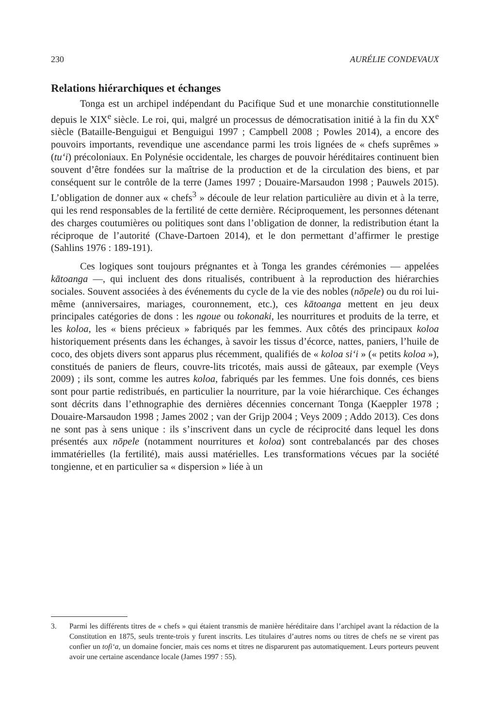230 AURÉLIE CONDEVAUX
Relations hiérarchiques et échanges
Tonga est un archipel indépendant du Pacifique Sud et une monarchie constitutionnelle depuis le XIX<sup>e</sup> siècle. Le roi, qui, malgré un processus de démocratisation initié à la fin du XX<sup>e</sup> siècle (Bataille-Benguigui et Benguigui 1997 ; Campbell 2008 ; Powles 2014), a encore des pouvoirs importants, revendique une ascendance parmi les trois lignées de « chefs suprêmes » (tu‘i) précoloniaux. En Polynésie occidentale, les charges de pouvoir héréditaires continuent bien souvent d’être fondées sur la maîtrise de la production et de la circulation des biens, et par conséquent sur le contrôle de la terre (James 1997 ; Douaire-Marsaudon 1998 ; Pauwels 2015). L’obligation de donner aux « chefs<sup>3</sup> » découle de leur relation particulière au divin et à la terre, qui les rend responsables de la fertilité de cette dernière. Réciproquement, les personnes détenant des charges coutumières ou politiques sont dans l’obligation de donner, la redistribution étant la réciproque de l’autorité (Chave-Dartoen 2014), et le don permettant d’affirmer le prestige (Sahlins 1976 : 189-191).
Ces logiques sont toujours prégnantes et à Tonga les grandes cérémonies — appelées kātoanga —, qui incluent des dons ritualisés, contribuent à la reproduction des hiérarchies sociales. Souvent associées à des événements du cycle de la vie des nobles (nōpele) ou du roi lui-même (anniversaires, mariages, couronnement, etc.), ces kātoanga mettent en jeu deux principales catégories de dons : les ngoue ou tokonaki, les nourritures et produits de la terre, et les koloa, les « biens précieux » fabriqués par les femmes. Aux côtés des principaux koloa historiquement présents dans les échanges, à savoir les tissus d’écorce, nattes, paniers, l’huile de coco, des objets divers sont apparus plus récemment, qualifiés de « koloa si‘i » (« petits koloa »), constitués de paniers de fleurs, couvre-lits tricotés, mais aussi de gâteaux, par exemple (Veys 2009) ; ils sont, comme les autres koloa, fabriqués par les femmes. Une fois donnés, ces biens sont pour partie redistribués, en particulier la nourriture, par la voie hiérarchique. Ces échanges sont décrits dans l’ethnographie des dernières décennies concernant Tonga (Kaeppler 1978 ; Douaire-Marsaudon 1998 ; James 2002 ; van der Grijp 2004 ; Veys 2009 ; Addo 2013). Ces dons ne sont pas à sens unique : ils s’inscrivent dans un cycle de réciprocité dans lequel les dons présentés aux nōpele (notamment nourritures et koloa) sont contrebalancés par des choses immatérielles (la fertilité), mais aussi matérielles. Les transformations vécues par la société tongienne, et en particulier sa « dispersion » liée à un
3. Parmi les différents titres de « chefs » qui étaient transmis de manière héréditaire dans l’archipel avant la rédaction de la Constitution en 1875, seuls trente-trois y furent inscrits. Les titulaires d’autres noms ou titres de chefs ne se virent pas confier un tofi‘a, un domaine foncier, mais ces noms et titres ne disparurent pas automatiquement. Leurs porteurs peuvent avoir une certaine ascendance locale (James 1997 : 55).